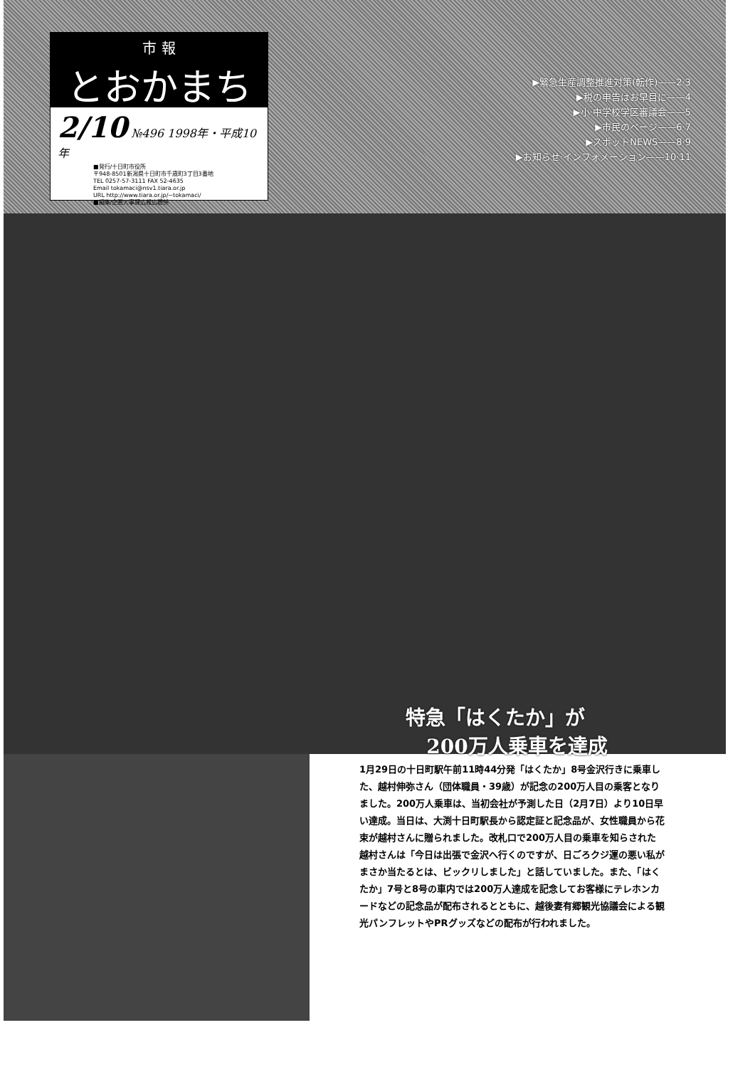市 報
とおかまち
2/10 №496 1998年・平成10年
■発行/十日町市役所
〒948-8501新潟県十日町市千歳町3丁目3番地
TEL 0257-57-3111 FAX 52-4635
Email tokamaci@nsv1.tiara.or.jp
URL http://www.tiara.or.jp/~tokamaci/
■編集/企画人事課広報広聴係
▶緊急生産調整推進対策(転作)——2·3
▶税の申告はお早目に——4
▶小·中学校学区審議会——5
▶市民のページ——6·7
▶スポットNEWS——8·9
▶お知らせ·インフォメーション——10·11
特急「はくたか」が
200万人乗車を達成
1月29日の十日町駅午前11時44分発「はくたか」8号金沢行きに乗車した、越村伸弥さん（団体職員・39歳）が記念の200万人目の乗客となりました。200万人乗車は、当初会社が予測した日（2月7日）より10日早い達成。当日は、大渕十日町駅長から認定証と記念品が、女性職員から花束が越村さんに贈られました。改札口で200万人目の乗車を知らされた越村さんは「今日は出張で金沢へ行くのですが、日ごろクジ運の悪い私がまさか当たるとは、ビックリしました」と話していました。また、「はくたか」7号と8号の車内では200万人達成を記念してお客様にテレホンカードなどの記念品が配布されるとともに、越後妻有郷観光協議会による観光パンフレットやPRグッズなどの配布が行われました。